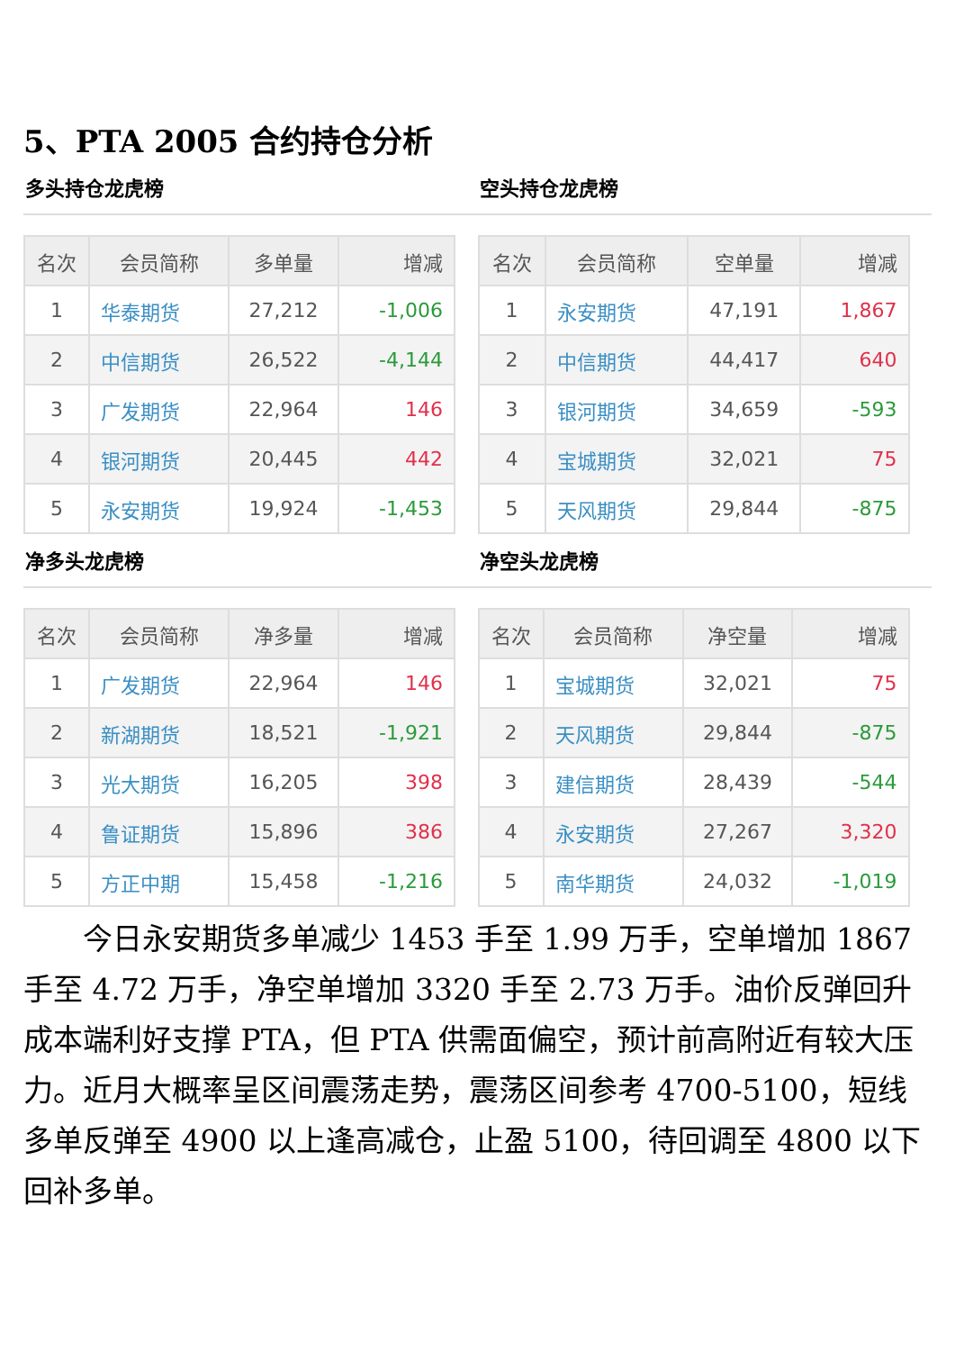5、PTA 2005 合约持仓分析
多头持仓龙虎榜
| 名次 | 会员简称 | 多单量 | 增减 |
| --- | --- | --- | --- |
| 1 | 华泰期货 | 27,212 | -1,006 |
| 2 | 中信期货 | 26,522 | -4,144 |
| 3 | 广发期货 | 22,964 | 146 |
| 4 | 银河期货 | 20,445 | 442 |
| 5 | 永安期货 | 19,924 | -1,453 |
空头持仓龙虎榜
| 名次 | 会员简称 | 空单量 | 增减 |
| --- | --- | --- | --- |
| 1 | 永安期货 | 47,191 | 1,867 |
| 2 | 中信期货 | 44,417 | 640 |
| 3 | 银河期货 | 34,659 | -593 |
| 4 | 宝城期货 | 32,021 | 75 |
| 5 | 天风期货 | 29,844 | -875 |
净多头龙虎榜
| 名次 | 会员简称 | 净多量 | 增减 |
| --- | --- | --- | --- |
| 1 | 广发期货 | 22,964 | 146 |
| 2 | 新湖期货 | 18,521 | -1,921 |
| 3 | 光大期货 | 16,205 | 398 |
| 4 | 鲁证期货 | 15,896 | 386 |
| 5 | 方正中期 | 15,458 | -1,216 |
净空头龙虎榜
| 名次 | 会员简称 | 净空量 | 增减 |
| --- | --- | --- | --- |
| 1 | 宝城期货 | 32,021 | 75 |
| 2 | 天风期货 | 29,844 | -875 |
| 3 | 建信期货 | 28,439 | -544 |
| 4 | 永安期货 | 27,267 | 3,320 |
| 5 | 南华期货 | 24,032 | -1,019 |
今日永安期货多单减少 1453 手至 1.99 万手，空单增加 1867 手至 4.72 万手，净空单增加 3320 手至 2.73 万手。油价反弹回升成本端利好支撑 PTA，但 PTA 供需面偏空，预计前高附近有较大压力。近月大概率呈区间震荡走势，震荡区间参考 4700-5100，短线多单反弹至 4900 以上逢高减仓，止盈 5100，待回调至 4800 以下回补多单。